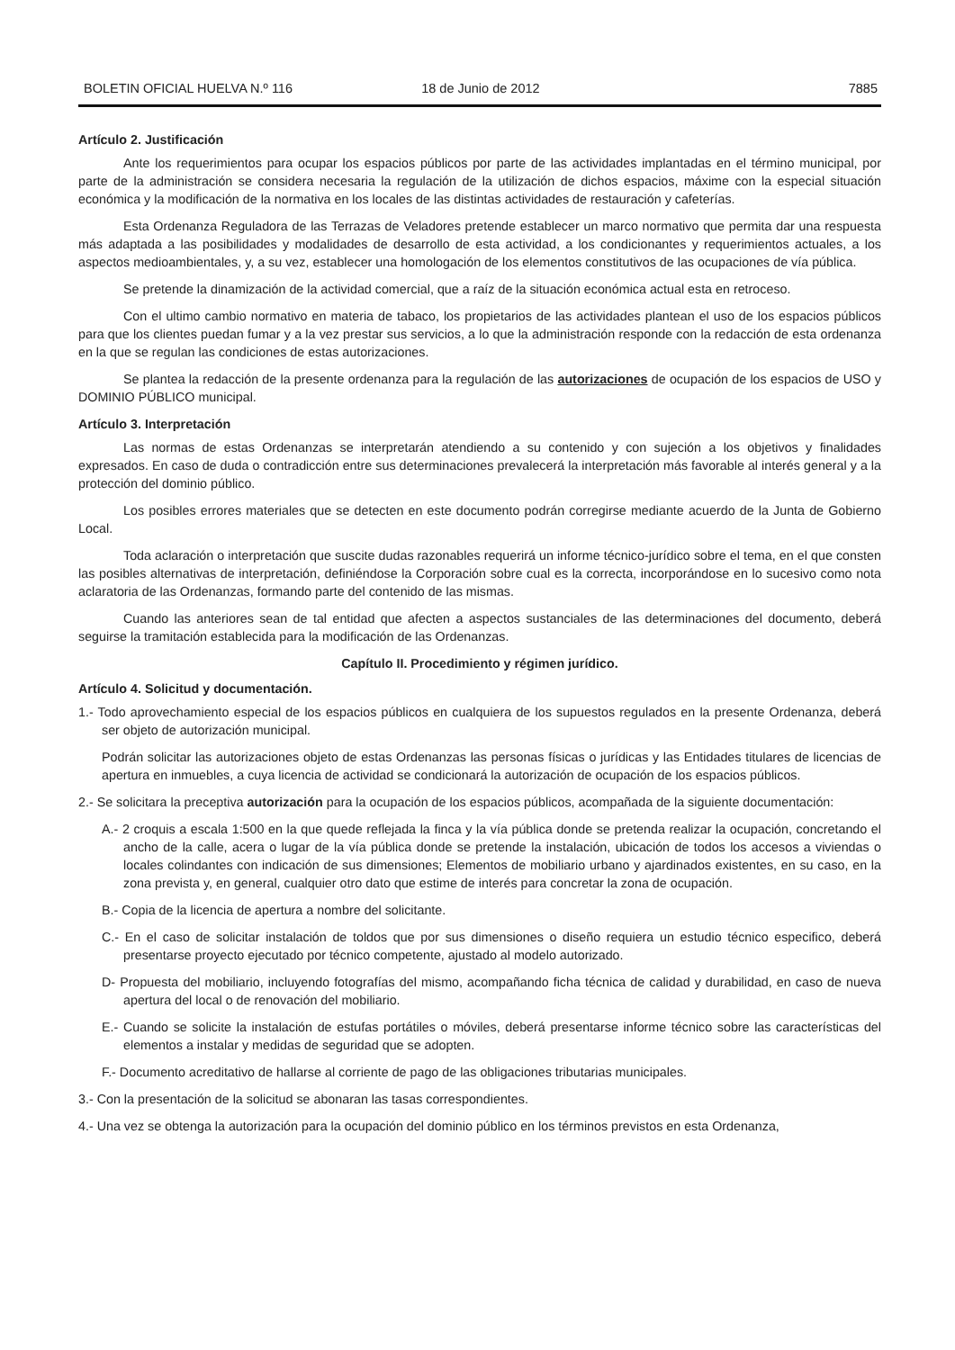BOLETIN OFICIAL HUELVA N.º 116 18 de Junio de 2012 7885
Artículo 2. Justificación
Ante los requerimientos para ocupar los espacios públicos por parte de las actividades implantadas en el término municipal, por parte de la administración se considera necesaria la regulación de la utilización de dichos espacios, máxime con la especial situación económica y la modificación de la normativa en los locales de las distintas actividades de restauración y cafeterías.
Esta Ordenanza Reguladora de las Terrazas de Veladores pretende establecer un marco normativo que permita dar una respuesta más adaptada a las posibilidades y modalidades de desarrollo de esta actividad, a los condicionantes y requerimientos actuales, a los aspectos medioambientales, y, a su vez, establecer una homologación de los elementos constitutivos de las ocupaciones de vía pública.
Se pretende la dinamización de la actividad comercial, que a raíz de la situación económica actual esta en retroceso.
Con el ultimo cambio normativo en materia de tabaco, los propietarios de las actividades plantean el uso de los espacios públicos para que los clientes puedan fumar y a la vez prestar sus servicios, a lo que la administración responde con la redacción de esta ordenanza en la que se regulan las condiciones de estas autorizaciones.
Se plantea la redacción de la presente ordenanza para la regulación de las autorizaciones de ocupación de los espacios de USO y DOMINIO PÚBLICO municipal.
Artículo 3. Interpretación
Las normas de estas Ordenanzas se interpretarán atendiendo a su contenido y con sujeción a los objetivos y finalidades expresados. En caso de duda o contradicción entre sus determinaciones prevalecerá la interpretación más favorable al interés general y a la protección del dominio público.
Los posibles errores materiales que se detecten en este documento podrán corregirse mediante acuerdo de la Junta de Gobierno Local.
Toda aclaración o interpretación que suscite dudas razonables requerirá un informe técnico-jurídico sobre el tema, en el que consten las posibles alternativas de interpretación, definiéndose la Corporación sobre cual es la correcta, incorporándose en lo sucesivo como nota aclaratoria de las Ordenanzas, formando parte del contenido de las mismas.
Cuando las anteriores sean de tal entidad que afecten a aspectos sustanciales de las determinaciones del documento, deberá seguirse la tramitación establecida para la modificación de las Ordenanzas.
Capítulo II. Procedimiento y régimen jurídico.
Artículo 4. Solicitud y documentación.
1.- Todo aprovechamiento especial de los espacios públicos en cualquiera de los supuestos regulados en la presente Ordenanza, deberá ser objeto de autorización municipal.
Podrán solicitar las autorizaciones objeto de estas Ordenanzas las personas físicas o jurídicas y las Entidades titulares de licencias de apertura en inmuebles, a cuya licencia de actividad se condicionará la autorización de ocupación de los espacios públicos.
2.- Se solicitara la preceptiva autorización para la ocupación de los espacios públicos, acompañada de la siguiente documentación:
A.- 2 croquis a escala 1:500 en la que quede reflejada la finca y la vía pública donde se pretenda realizar la ocupación, concretando el ancho de la calle, acera o lugar de la vía pública donde se pretende la instalación, ubicación de todos los accesos a viviendas o locales colindantes con indicación de sus dimensiones; Elementos de mobiliario urbano y ajardinados existentes, en su caso, en la zona prevista y, en general, cualquier otro dato que estime de interés para concretar la zona de ocupación.
B.- Copia de la licencia de apertura a nombre del solicitante.
C.- En el caso de solicitar instalación de toldos que por sus dimensiones o diseño requiera un estudio técnico especifico, deberá presentarse proyecto ejecutado por técnico competente, ajustado al modelo autorizado.
D- Propuesta del mobiliario, incluyendo fotografías del mismo, acompañando ficha técnica de calidad y durabilidad, en caso de nueva apertura del local o de renovación del mobiliario.
E.- Cuando se solicite la instalación de estufas portátiles o móviles, deberá presentarse informe técnico sobre las características del elementos a instalar y medidas de seguridad que se adopten.
F.- Documento acreditativo de hallarse al corriente de pago de las obligaciones tributarias municipales.
3.- Con la presentación de la solicitud se abonaran las tasas correspondientes.
4.- Una vez se obtenga la autorización para la ocupación del dominio público en los términos previstos en esta Ordenanza,